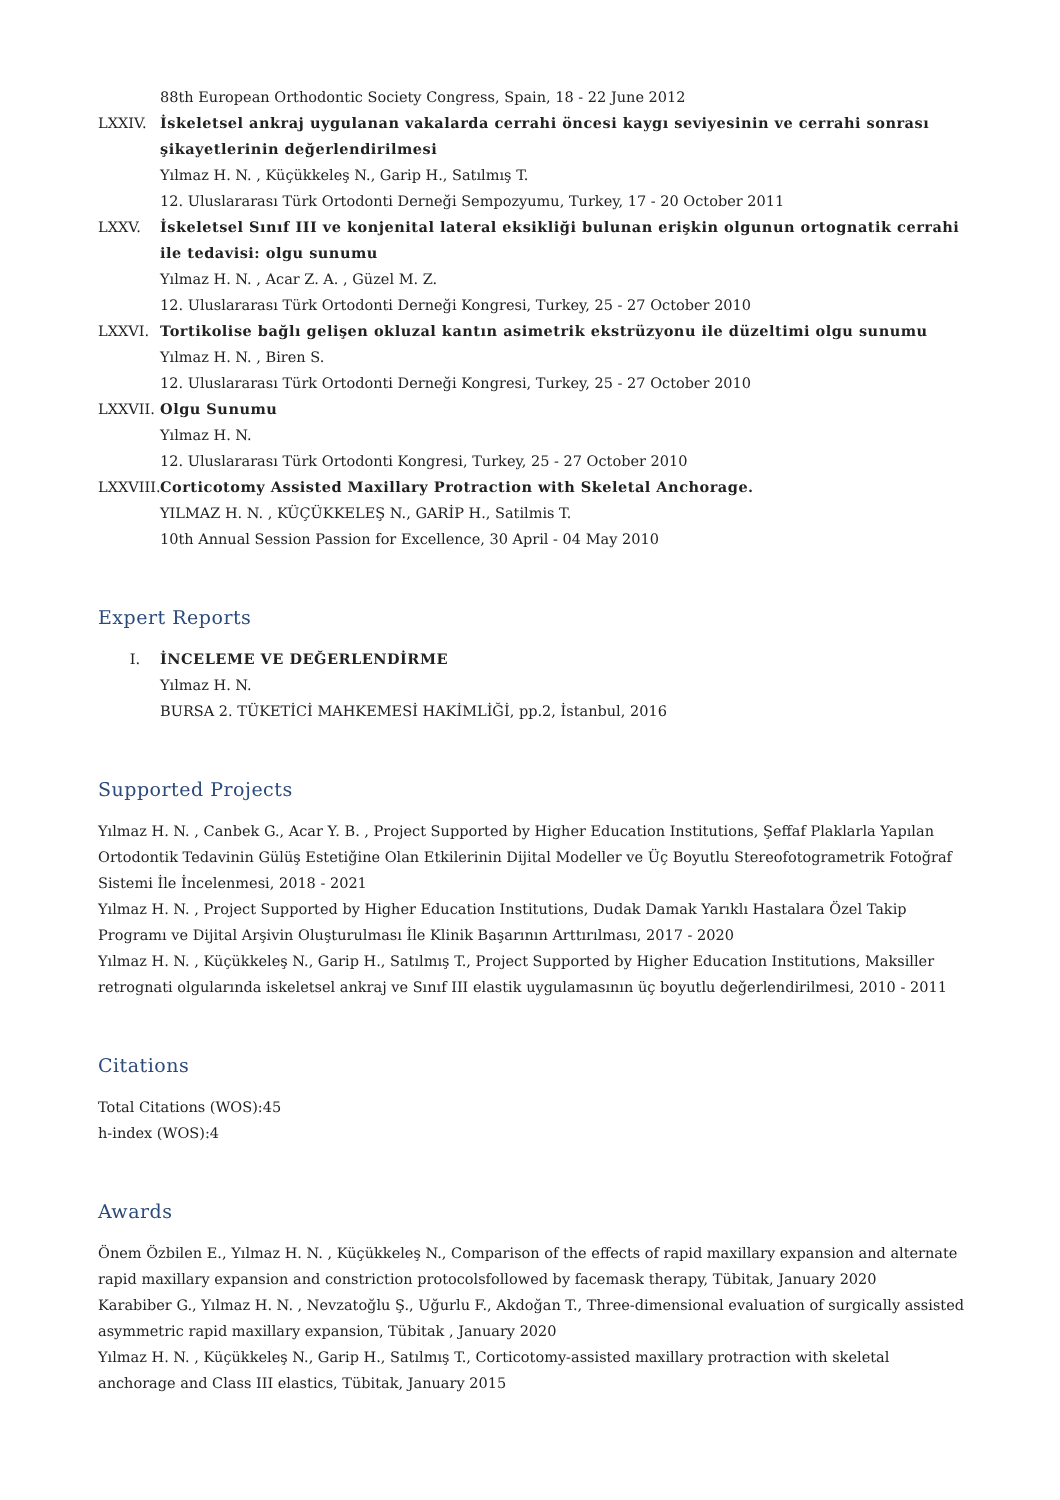88th European Orthodontic Society Congress, Spain, 18 - 22 June 2012
LXXIV.
İskeletsel ankraj uygulanan vakalarda cerrahi öncesi kaygı seviyesinin ve cerrahi sonrası şikayetlerinin değerlendirilmesi
Yılmaz H. N. , Küçükkeleş N., Garip H., Satılmış T.
12. Uluslararası Türk Ortodonti Derneği Sempozyumu, Turkey, 17 - 20 October 2011
LXXV.
İskeletsel Sınıf III ve konjenital lateral eksikliği bulunan erişkin olgunun ortognatik cerrahi ile tedavisi: olgu sunumu
Yılmaz H. N. , Acar Z. A. , Güzel M. Z.
12. Uluslararası Türk Ortodonti Derneği Kongresi, Turkey, 25 - 27 October 2010
LXXVI.
Tortikolise bağlı gelişen okluzal kantın asimetrik ekstrüzyonu ile düzeltimi olgu sunumu
Yılmaz H. N. , Biren S.
12. Uluslararası Türk Ortodonti Derneği Kongresi, Turkey, 25 - 27 October 2010
LXXVII.
Olgu Sunumu
Yılmaz H. N.
12. Uluslararası Türk Ortodonti Kongresi, Turkey, 25 - 27 October 2010
LXXVIII.
Corticotomy Assisted Maxillary Protraction with Skeletal Anchorage.
YILMAZ H. N. , KÜÇÜKKELEŞ N., GARİP H., Satilmis T.
10th Annual Session Passion for Excellence, 30 April - 04 May 2010
Expert Reports
I. İNCELEME VE DEĞERLENDİRME
Yılmaz H. N.
BURSA 2. TÜKETİCİ MAHKEMESİ HAKİMLİĞİ, pp.2, İstanbul, 2016
Supported Projects
Yılmaz H. N. , Canbek G., Acar Y. B. , Project Supported by Higher Education Institutions, Şeffaf Plaklarla Yapılan Ortodontik Tedavinin Gülüş Estetiğine Olan Etkilerinin Dijital Modeller ve Üç Boyutlu Stereofotogrametrik Fotoğraf Sistemi İle İncelenmesi, 2018 - 2021
Yılmaz H. N. , Project Supported by Higher Education Institutions, Dudak Damak Yarıklı Hastalara Özel Takip Programı ve Dijital Arşivin Oluşturulması İle Klinik Başarının Arttırılması, 2017 - 2020
Yılmaz H. N. , Küçükkeleş N., Garip H., Satılmış T., Project Supported by Higher Education Institutions, Maksiller retrognati olgularında iskeletsel ankraj ve Sınıf III elastik uygulamasının üç boyutlu değerlendirilmesi, 2010 - 2011
Citations
Total Citations (WOS):45
h-index (WOS):4
Awards
Önem Özbilen E., Yılmaz H. N. , Küçükkeleş N., Comparison of the effects of rapid maxillary expansion and alternate rapid maxillary expansion and constriction protocolsfollowed by facemask therapy, Tübitak, January 2020
Karabiber G., Yılmaz H. N. , Nevzatoğlu Ş., Uğurlu F., Akdoğan T., Three-dimensional evaluation of surgically assisted asymmetric rapid maxillary expansion, Tübitak , January 2020
Yılmaz H. N. , Küçükkeleş N., Garip H., Satılmış T., Corticotomy-assisted maxillary protraction with skeletal anchorage and Class III elastics, Tübitak, January 2015